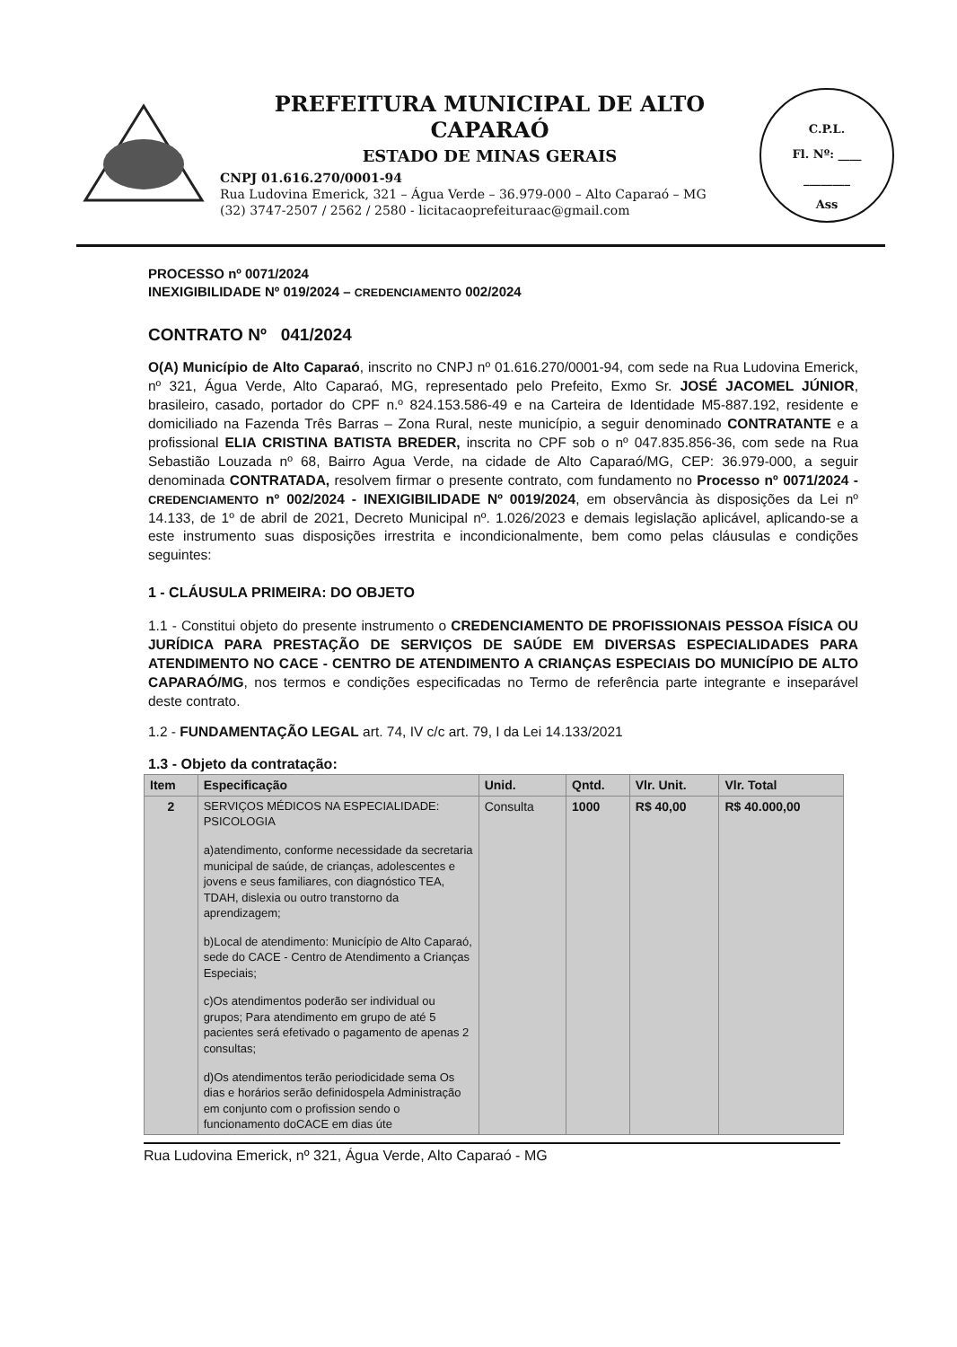PREFEITURA MUNICIPAL DE ALTO CAPARAÓ
ESTADO DE MINAS GERAIS
CNPJ 01.616.270/0001-94
Rua Ludovina Emerick, 321 – Água Verde – 36.979-000 – Alto Caparaó – MG
(32) 3747-2507 / 2562 / 2580 - licitacaoprefeituraac@gmail.com
C.P.L.
Fl. Nº: ____
________
Ass
PROCESSO nº 0071/2024
INEXIGIBILIDADE Nº 019/2024 – CREDENCIAMENTO 002/2024
CONTRATO Nº 041/2024
O(A) Município de Alto Caparaó, inscrito no CNPJ nº 01.616.270/0001-94, com sede na Rua Ludovina Emerick, nº 321, Água Verde, Alto Caparaó, MG, representado pelo Prefeito, Exmo Sr. JOSÉ JACOMEL JÚNIOR, brasileiro, casado, portador do CPF n.º 824.153.586-49 e na Carteira de Identidade M5-887.192, residente e domiciliado na Fazenda Três Barras – Zona Rural, neste município, a seguir denominado CONTRATANTE e a profissional ELIA CRISTINA BATISTA BREDER, inscrita no CPF sob o nº 047.835.856-36, com sede na Rua Sebastião Louzada nº 68, Bairro Agua Verde, na cidade de Alto Caparaó/MG, CEP: 36.979-000, a seguir denominada CONTRATADA, resolvem firmar o presente contrato, com fundamento no Processo nº 0071/2024 - CREDENCIAMENTO nº 002/2024 - INEXIGIBILIDADE Nº 0019/2024, em observância às disposições da Lei nº 14.133, de 1º de abril de 2021, Decreto Municipal nº. 1.026/2023 e demais legislação aplicável, aplicando-se a este instrumento suas disposições irrestrita e incondicionalmente, bem como pelas cláusulas e condições seguintes:
1 - CLÁUSULA PRIMEIRA: DO OBJETO
1.1 - Constitui objeto do presente instrumento o CREDENCIAMENTO DE PROFISSIONAIS PESSOA FÍSICA OU JURÍDICA PARA PRESTAÇÃO DE SERVIÇOS DE SAÚDE EM DIVERSAS ESPECIALIDADES PARA ATENDIMENTO NO CACE - CENTRO DE ATENDIMENTO A CRIANÇAS ESPECIAIS DO MUNICÍPIO DE ALTO CAPARAÓ/MG, nos termos e condições especificadas no Termo de referência parte integrante e inseparável deste contrato.
1.2 - FUNDAMENTAÇÃO LEGAL art. 74, IV c/c art. 79, I da Lei 14.133/2021
1.3 - Objeto da contratação:
| Item | Especificação | Unid. | Qntd. | Vlr. Unit. | Vlr. Total |
| --- | --- | --- | --- | --- | --- |
| 2 | SERVIÇOS MÉDICOS NA ESPECIALIDADE: PSICOLOGIA a)atendimento, conforme necessidade da secretaria municipal de saúde, de crianças, adolescentes e jovens e seus familiares, con diagnóstico TEA, TDAH, dislexia ou outro transtorno da aprendizagem; b)Local de atendimento: Município de Alto Caparaó, sede do CACE - Centro de Atendimento a Crianças Especiais; c)Os atendimentos poderão ser individual ou grupos; Para atendimento em grupo de até 5 pacientes será efetivado o pagamento de apenas 2 consultas; d)Os atendimentos terão periodicidade sema Os dias e horários serão definidospela Administração em conjunto com o profission sendo o funcionamento doCACE em dias úte | Consulta | 1000 | R$ 40,00 | R$ 40.000,00 |
Rua Ludovina Emerick, nº 321, Água Verde, Alto Caparaó - MG